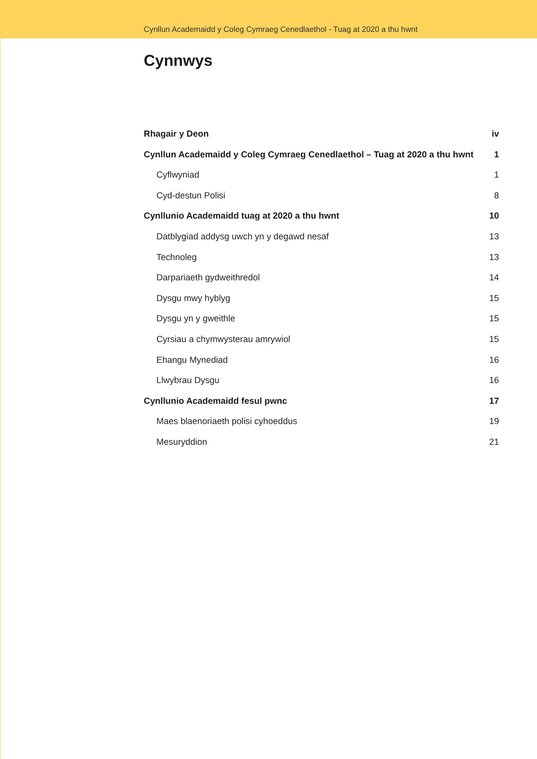Cynllun Academaidd y Coleg Cymraeg Cenedlaethol - Tuag at 2020 a thu hwnt
Cynnwys
Rhagair y Deon iv
Cynllun Academaidd y Coleg Cymraeg Cenedlaethol – Tuag at 2020 a thu hwnt 1
Cyflwyniad 1
Cyd-destun Polisi 8
Cynllunio Academaidd tuag at 2020 a thu hwnt 10
Datblygiad addysg uwch yn y degawd nesaf 13
Technoleg 13
Darpariaeth gydweithredol 14
Dysgu mwy hyblyg 15
Dysgu yn y gweithle 15
Cyrsiau a chymwysterau amrywiol 15
Ehangu Mynediad 16
Llwybrau Dysgu 16
Cynllunio Academaidd fesul pwnc 17
Maes blaenoriaeth polisi cyhoeddus 19
Mesuryddion 21